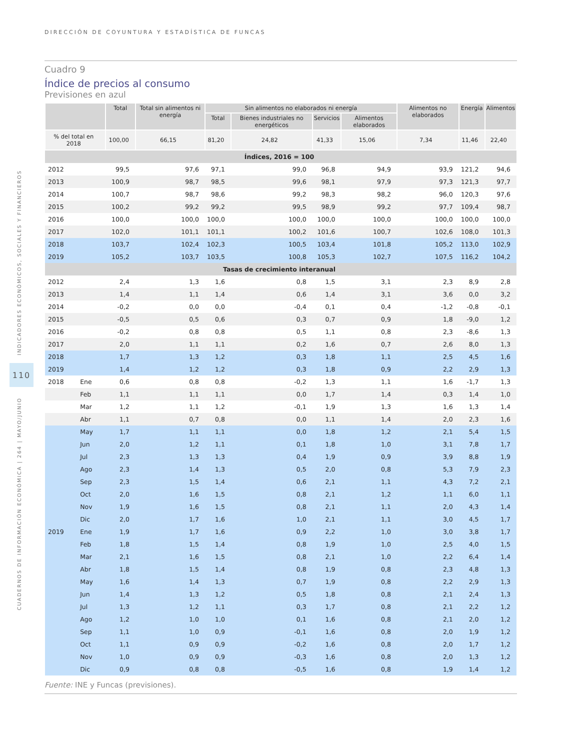DIRECCIÓN DE COYUNTURA Y ESTADÍSTICA DE FUNCAS
INDICADORES ECONÓMICOS, SOCIALES Y FINANCIEROS
110
CUADERNOS DE INFORMACIÓN ECONÓMICA | 264 | MAYO/JUNIO
Cuadro 9
Índice de precios al consumo
Previsiones en azul
| | | Total | Total sin alimentos ni energía | Sin alimentos no elaborados ni energía | | | | Alimentos no elaborados | Energía | Alimentos |
| --- | --- | --- | --- | --- | --- | --- | --- | --- | --- | --- |
| | | | | Total | Bienes industriales no energéticos | Servicios | Alimentos elaborados | | | |
| % del total en 2018 | | 100,00 | 66,15 | 81,20 | 24,82 | 41,33 | 15,06 | 7,34 | 11,46 | 22,40 |
| Índices, 2016 = 100 | | | | | | | | | | |
| 2012 | | 99,5 | 97,6 | 97,1 | 99,0 | 96,8 | 94,9 | 93,9 | 121,2 | 94,6 |
| 2013 | | 100,9 | 98,7 | 98,5 | 99,6 | 98,1 | 97,9 | 97,3 | 121,3 | 97,7 |
| 2014 | | 100,7 | 98,7 | 98,6 | 99,2 | 98,3 | 98,2 | 96,0 | 120,3 | 97,6 |
| 2015 | | 100,2 | 99,2 | 99,2 | 99,5 | 98,9 | 99,2 | 97,7 | 109,4 | 98,7 |
| 2016 | | 100,0 | 100,0 | 100,0 | 100,0 | 100,0 | 100,0 | 100,0 | 100,0 | 100,0 |
| 2017 | | 102,0 | 101,1 | 101,1 | 100,2 | 101,6 | 100,7 | 102,6 | 108,0 | 101,3 |
| 2018 | | 103,7 | 102,4 | 102,3 | 100,5 | 103,4 | 101,8 | 105,2 | 113,0 | 102,9 |
| 2019 | | 105,2 | 103,7 | 103,5 | 100,8 | 105,3 | 102,7 | 107,5 | 116,2 | 104,2 |
| Tasas de crecimiento interanual | | | | | | | | | | |
| 2012 | | 2,4 | 1,3 | 1,6 | 0,8 | 1,5 | 3,1 | 2,3 | 8,9 | 2,8 |
| 2013 | | 1,4 | 1,1 | 1,4 | 0,6 | 1,4 | 3,1 | 3,6 | 0,0 | 3,2 |
| 2014 | | -0,2 | 0,0 | 0,0 | -0,4 | 0,1 | 0,4 | -1,2 | -0,8 | -0,1 |
| 2015 | | -0,5 | 0,5 | 0,6 | 0,3 | 0,7 | 0,9 | 1,8 | -9,0 | 1,2 |
| 2016 | | -0,2 | 0,8 | 0,8 | 0,5 | 1,1 | 0,8 | 2,3 | -8,6 | 1,3 |
| 2017 | | 2,0 | 1,1 | 1,1 | 0,2 | 1,6 | 0,7 | 2,6 | 8,0 | 1,3 |
| 2018 | | 1,7 | 1,3 | 1,2 | 0,3 | 1,8 | 1,1 | 2,5 | 4,5 | 1,6 |
| 2019 | | 1,4 | 1,2 | 1,2 | 0,3 | 1,8 | 0,9 | 2,2 | 2,9 | 1,3 |
| 2018 | Ene | 0,6 | 0,8 | 0,8 | -0,2 | 1,3 | 1,1 | 1,6 | -1,7 | 1,3 |
| | Feb | 1,1 | 1,1 | 1,1 | 0,0 | 1,7 | 1,4 | 0,3 | 1,4 | 1,0 |
| | Mar | 1,2 | 1,1 | 1,2 | -0,1 | 1,9 | 1,3 | 1,6 | 1,3 | 1,4 |
| | Abr | 1,1 | 0,7 | 0,8 | 0,0 | 1,1 | 1,4 | 2,0 | 2,3 | 1,6 |
| | May | 1,7 | 1,1 | 1,1 | 0,0 | 1,8 | 1,2 | 2,1 | 5,4 | 1,5 |
| | Jun | 2,0 | 1,2 | 1,1 | 0,1 | 1,8 | 1,0 | 3,1 | 7,8 | 1,7 |
| | Jul | 2,3 | 1,3 | 1,3 | 0,4 | 1,9 | 0,9 | 3,9 | 8,8 | 1,9 |
| | Ago | 2,3 | 1,4 | 1,3 | 0,5 | 2,0 | 0,8 | 5,3 | 7,9 | 2,3 |
| | Sep | 2,3 | 1,5 | 1,4 | 0,6 | 2,1 | 1,1 | 4,3 | 7,2 | 2,1 |
| | Oct | 2,0 | 1,6 | 1,5 | 0,8 | 2,1 | 1,2 | 1,1 | 6,0 | 1,1 |
| | Nov | 1,9 | 1,6 | 1,5 | 0,8 | 2,1 | 1,1 | 2,0 | 4,3 | 1,4 |
| | Dic | 2,0 | 1,7 | 1,6 | 1,0 | 2,1 | 1,1 | 3,0 | 4,5 | 1,7 |
| 2019 | Ene | 1,9 | 1,7 | 1,6 | 0,9 | 2,2 | 1,0 | 3,0 | 3,8 | 1,7 |
| | Feb | 1,8 | 1,5 | 1,4 | 0,8 | 1,9 | 1,0 | 2,5 | 4,0 | 1,5 |
| | Mar | 2,1 | 1,6 | 1,5 | 0,8 | 2,1 | 1,0 | 2,2 | 6,4 | 1,4 |
| | Abr | 1,8 | 1,5 | 1,4 | 0,8 | 1,9 | 0,8 | 2,3 | 4,8 | 1,3 |
| | May | 1,6 | 1,4 | 1,3 | 0,7 | 1,9 | 0,8 | 2,2 | 2,9 | 1,3 |
| | Jun | 1,4 | 1,3 | 1,2 | 0,5 | 1,8 | 0,8 | 2,1 | 2,4 | 1,3 |
| | Jul | 1,3 | 1,2 | 1,1 | 0,3 | 1,7 | 0,8 | 2,1 | 2,2 | 1,2 |
| | Ago | 1,2 | 1,0 | 1,0 | 0,1 | 1,6 | 0,8 | 2,1 | 2,0 | 1,2 |
| | Sep | 1,1 | 1,0 | 0,9 | -0,1 | 1,6 | 0,8 | 2,0 | 1,9 | 1,2 |
| | Oct | 1,1 | 0,9 | 0,9 | -0,2 | 1,6 | 0,8 | 2,0 | 1,7 | 1,2 |
| | Nov | 1,0 | 0,9 | 0,9 | -0,3 | 1,6 | 0,8 | 2,0 | 1,3 | 1,2 |
| | Dic | 0,9 | 0,8 | 0,8 | -0,5 | 1,6 | 0,8 | 1,9 | 1,4 | 1,2 |
Fuente: INE y Funcas (previsiones).